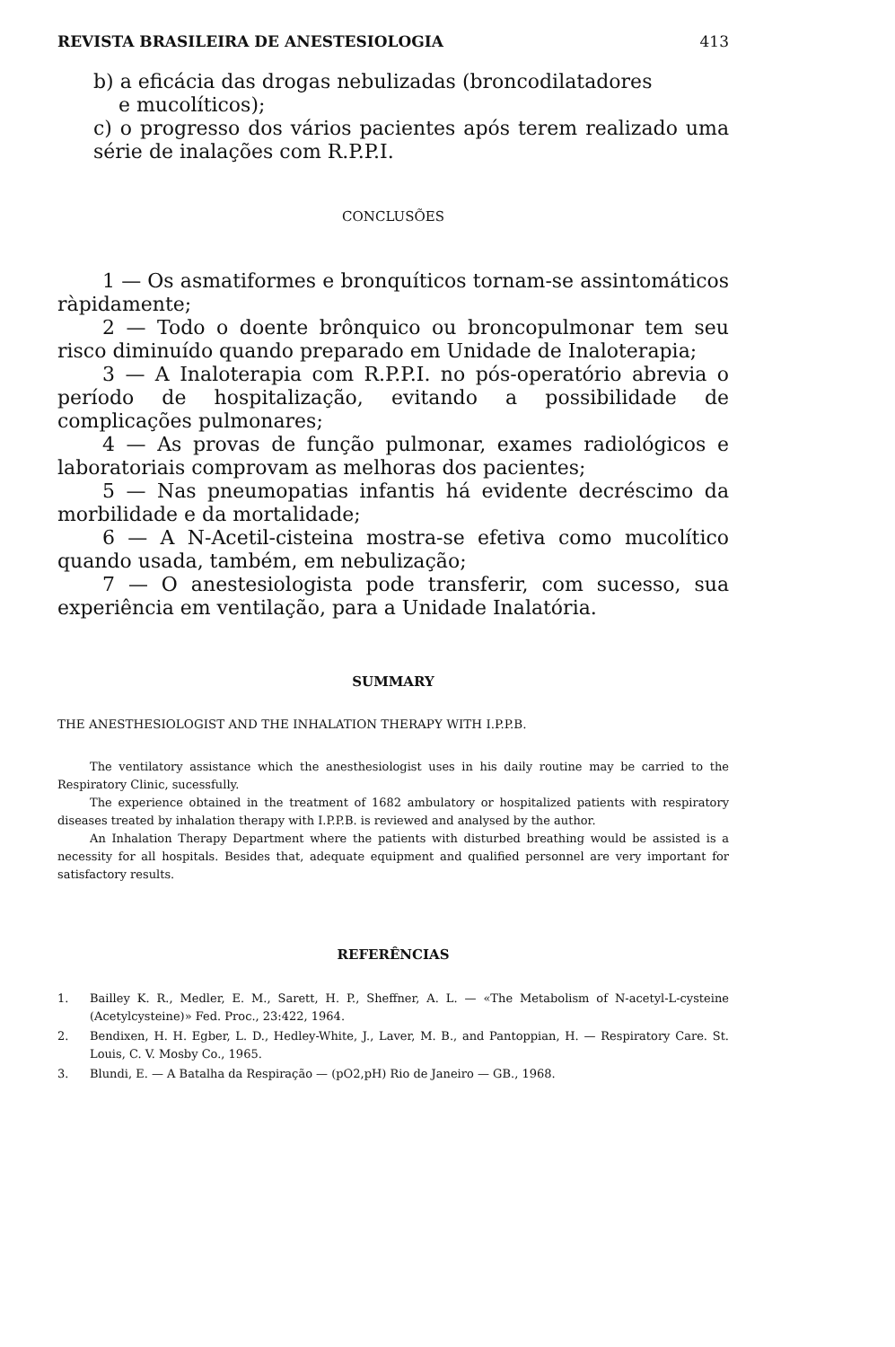REVISTA BRASILEIRA DE ANESTESIOLOGIA 413
b) a eficácia das drogas nebulizadas (broncodilatadores
e mucolíticos);
c) o progresso dos vários pacientes após terem realizado uma série de inalações com R.P.P.I.
CONCLUSÕES
1 — Os asmatiformes e bronquíticos tornam-se assintomáticos ràpidamente;
2 — Todo o doente brônquico ou broncopulmonar tem seu risco diminuído quando preparado em Unidade de Inaloterapia;
3 — A Inaloterapia com R.P.P.I. no pós-operatório abrevia o período de hospitalização, evitando a possibilidade de complicações pulmonares;
4 — As provas de função pulmonar, exames radiológicos e laboratoriais comprovam as melhoras dos pacientes;
5 — Nas pneumopatias infantis há evidente decréscimo da morbilidade e da mortalidade;
6 — A N-Acetil-cisteina mostra-se efetiva como mucolítico quando usada, também, em nebulização;
7 — O anestesiologista pode transferir, com sucesso, sua experiência em ventilação, para a Unidade Inalatória.
SUMMARY
THE ANESTHESIOLOGIST AND THE INHALATION THERAPY WITH I.P.P.B.
The ventilatory assistance which the anesthesiologist uses in his daily routine may be carried to the Respiratory Clinic, sucessfully.
The experience obtained in the treatment of 1682 ambulatory or hospitalized patients with respiratory diseases treated by inhalation therapy with I.P.P.B. is reviewed and analysed by the author.
An Inhalation Therapy Department where the patients with disturbed breathing would be assisted is a necessity for all hospitals. Besides that, adequate equipment and qualified personnel are very important for satisfactory results.
REFERÊNCIAS
1. Bailley K. R., Medler, E. M., Sarett, H. P., Sheffner, A. L. — «The Metabolism of N-acetyl-L-cysteine (Acetylcysteine)» Fed. Proc., 23:422, 1964.
2. Bendixen, H. H. Egber, L. D., Hedley-White, J., Laver, M. B., and Pantoppian, H. — Respiratory Care. St. Louis, C. V. Mosby Co., 1965.
3. Blundi, E. — A Batalha da Respiração — (pO2,pH) Rio de Janeiro — GB., 1968.